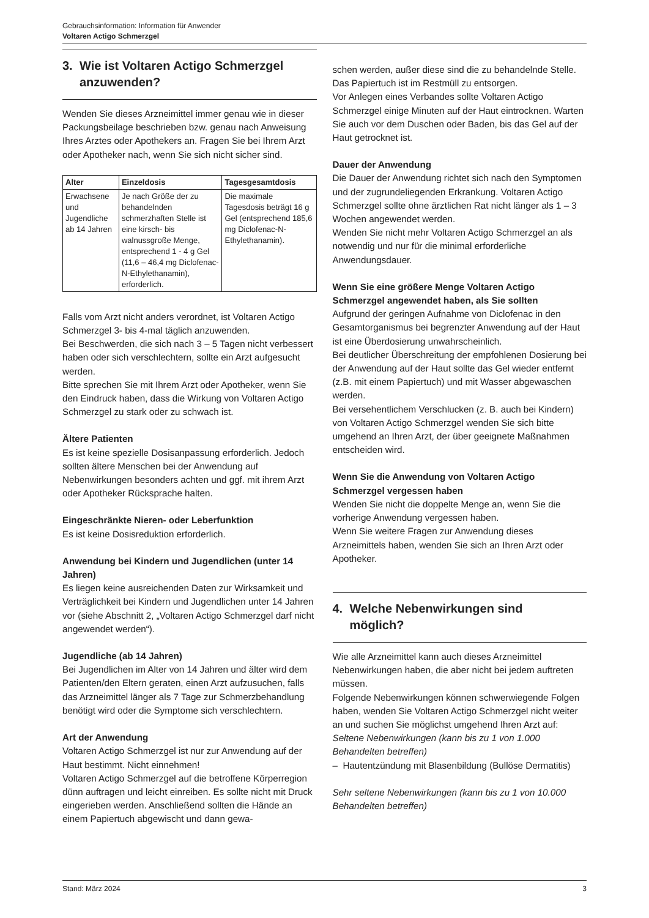Gebrauchsinformation: Information für Anwender
Voltaren Actigo Schmerzgel
3. Wie ist Voltaren Actigo Schmerzgel
anzuwenden?
Wenden Sie dieses Arzneimittel immer genau wie in dieser Packungsbeilage beschrieben bzw. genau nach Anweisung Ihres Arztes oder Apothekers an. Fragen Sie bei Ihrem Arzt oder Apotheker nach, wenn Sie sich nicht sicher sind.
| Alter | Einzeldosis | Tagesgesamtdosis |
| --- | --- | --- |
| Erwachsene und Jugendliche ab 14 Jahren | Je nach Größe der zu behandelnden schmerzhaften Stelle ist eine kirsch- bis walnussgroße Menge, entsprechend 1 - 4 g Gel (11,6 – 46,4 mg Diclofenac-N-Ethylethanamin), erforderlich. | Die maximale Tagesdosis beträgt 16 g Gel (entsprechend 185,6 mg Diclofenac-N-Ethylethanamin). |
Falls vom Arzt nicht anders verordnet, ist Voltaren Actigo Schmerzgel 3- bis 4-mal täglich anzuwenden.
Bei Beschwerden, die sich nach 3 – 5 Tagen nicht verbessert haben oder sich verschlechtern, sollte ein Arzt aufgesucht werden.
Bitte sprechen Sie mit Ihrem Arzt oder Apotheker, wenn Sie den Eindruck haben, dass die Wirkung von Voltaren Actigo Schmerzgel zu stark oder zu schwach ist.
Ältere Patienten
Es ist keine spezielle Dosisanpassung erforderlich. Jedoch sollten ältere Menschen bei der Anwendung auf Nebenwirkungen besonders achten und ggf. mit ihrem Arzt oder Apotheker Rücksprache halten.
Eingeschränkte Nieren- oder Leberfunktion
Es ist keine Dosisreduktion erforderlich.
Anwendung bei Kindern und Jugendlichen (unter 14 Jahren)
Es liegen keine ausreichenden Daten zur Wirksamkeit und Verträglichkeit bei Kindern und Jugendlichen unter 14 Jahren vor (siehe Abschnitt 2, „Voltaren Actigo Schmerzgel darf nicht angewendet werden“).
Jugendliche (ab 14 Jahren)
Bei Jugendlichen im Alter von 14 Jahren und älter wird dem Patienten/den Eltern geraten, einen Arzt aufzusuchen, falls das Arzneimittel länger als 7 Tage zur Schmerzbehandlung benötigt wird oder die Symptome sich verschlechtern.
Art der Anwendung
Voltaren Actigo Schmerzgel ist nur zur Anwendung auf der Haut bestimmt. Nicht einnehmen!
Voltaren Actigo Schmerzgel auf die betroffene Körperregion dünn auftragen und leicht einreiben. Es sollte nicht mit Druck eingerieben werden. Anschließend sollten die Hände an einem Papiertuch abgewischt und dann gewa-
schen werden, außer diese sind die zu behandelnde Stelle. Das Papiertuch ist im Restmüll zu entsorgen.
Vor Anlegen eines Verbandes sollte Voltaren Actigo Schmerzgel einige Minuten auf der Haut eintrocknen. Warten Sie auch vor dem Duschen oder Baden, bis das Gel auf der Haut getrocknet ist.
Dauer der Anwendung
Die Dauer der Anwendung richtet sich nach den Symptomen und der zugrundeliegenden Erkrankung. Voltaren Actigo Schmerzgel sollte ohne ärztlichen Rat nicht länger als 1 – 3 Wochen angewendet werden.
Wenden Sie nicht mehr Voltaren Actigo Schmerzgel an als notwendig und nur für die minimal erforderliche Anwendungsdauer.
Wenn Sie eine größere Menge Voltaren Actigo Schmerzgel angewendet haben, als Sie sollten
Aufgrund der geringen Aufnahme von Diclofenac in den Gesamtorganismus bei begrenzter Anwendung auf der Haut ist eine Überdosierung unwahrscheinlich.
Bei deutlicher Überschreitung der empfohlenen Dosierung bei der Anwendung auf der Haut sollte das Gel wieder entfernt (z.B. mit einem Papiertuch) und mit Wasser abgewaschen werden.
Bei versehentlichem Verschlucken (z. B. auch bei Kindern) von Voltaren Actigo Schmerzgel wenden Sie sich bitte umgehend an Ihren Arzt, der über geeignete Maßnahmen entscheiden wird.
Wenn Sie die Anwendung von Voltaren Actigo Schmerzgel vergessen haben
Wenden Sie nicht die doppelte Menge an, wenn Sie die vorherige Anwendung vergessen haben.
Wenn Sie weitere Fragen zur Anwendung dieses Arzneimittels haben, wenden Sie sich an Ihren Arzt oder Apotheker.
4. Welche Nebenwirkungen sind
möglich?
Wie alle Arzneimittel kann auch dieses Arzneimittel Nebenwirkungen haben, die aber nicht bei jedem auftreten müssen.
Folgende Nebenwirkungen können schwerwiegende Folgen haben, wenden Sie Voltaren Actigo Schmerzgel nicht weiter an und suchen Sie möglichst umgehend Ihren Arzt auf:
Seltene Nebenwirkungen (kann bis zu 1 von 1.000 Behandelten betreffen)
– Hautentzündung mit Blasenbildung (Bullöse Dermatitis)
Sehr seltene Nebenwirkungen (kann bis zu 1 von 10.000 Behandelten betreffen)
Stand: März 2024 3